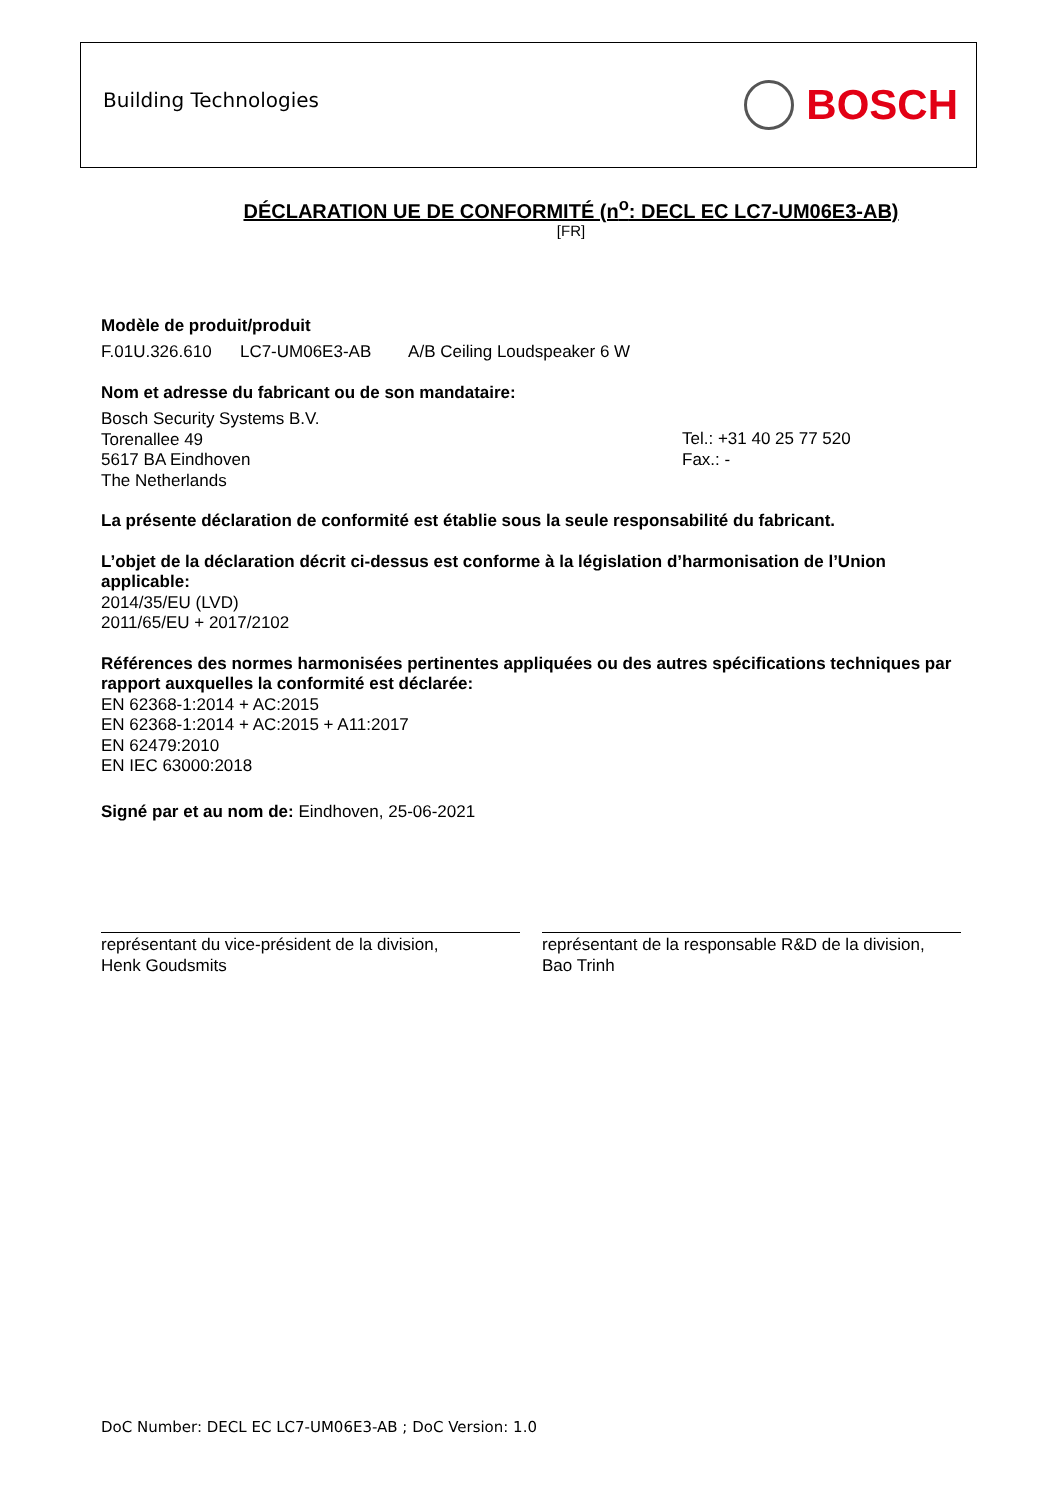Building Technologies
BOSCH
DÉCLARATION UE DE CONFORMITÉ (n<sup>o</sup>: DECL EC LC7-UM06E3-AB)
[FR]
Modèle de produit/produit
F.01U.326.610 LC7-UM06E3-AB A/B Ceiling Loudspeaker 6 W
Nom et adresse du fabricant ou de son mandataire:
Bosch Security Systems B.V.
Torenallee 49
5617 BA Eindhoven
The Netherlands
Tel.: +31 40 25 77 520
Fax.: -
La présente déclaration de conformité est établie sous la seule responsabilité du fabricant.
L’objet de la déclaration décrit ci-dessus est conforme à la législation d’harmonisation de l’Union applicable:
2014/35/EU (LVD)
2011/65/EU + 2017/2102
Références des normes harmonisées pertinentes appliquées ou des autres spécifications techniques par rapport auxquelles la conformité est déclarée:
EN 62368-1:2014 + AC:2015
EN 62368-1:2014 + AC:2015 + A11:2017
EN 62479:2010
EN IEC 63000:2018
Signé par et au nom de: Eindhoven, 25-06-2021
représentant du vice-président de la division,
Henk Goudsmits
représentant de la responsable R&D de la division,
Bao Trinh
DoC Number: DECL EC LC7-UM06E3-AB ; DoC Version: 1.0